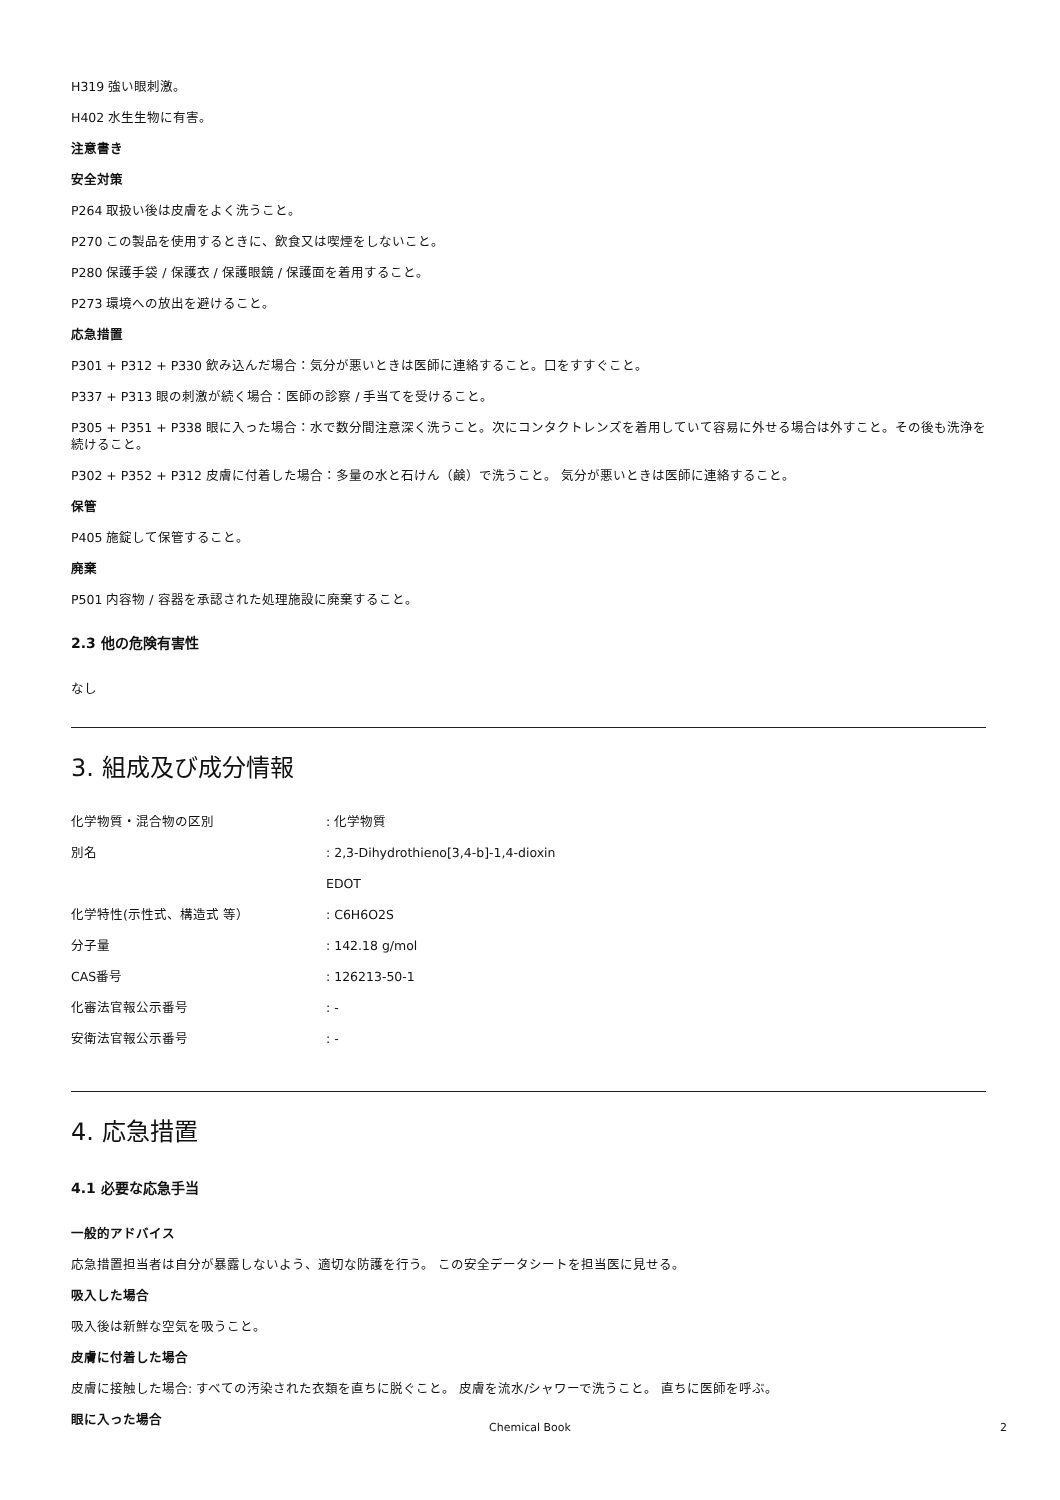H319 強い眼刺激。
H402 水生生物に有害。
注意書き
安全対策
P264 取扱い後は皮膚をよく洗うこと。
P270 この製品を使用するときに、飲食又は喫煙をしないこと。
P280 保護手袋 / 保護衣 / 保護眼鏡 / 保護面を着用すること。
P273 環境への放出を避けること。
応急措置
P301 + P312 + P330 飲み込んだ場合：気分が悪いときは医師に連絡すること。口をすすぐこと。
P337 + P313 眼の刺激が続く場合：医師の診察 / 手当てを受けること。
P305 + P351 + P338 眼に入った場合：水で数分間注意深く洗うこと。次にコンタクトレンズを着用していて容易に外せる場合は外すこと。その後も洗浄を続けること。
P302 + P352 + P312 皮膚に付着した場合：多量の水と石けん（鹸）で洗うこと。 気分が悪いときは医師に連絡すること。
保管
P405 施錠して保管すること。
廃棄
P501 内容物 / 容器を承認された処理施設に廃棄すること。
2.3 他の危険有害性
なし
3. 組成及び成分情報
| 化学物質・混合物の区別 | : 化学物質 |
| 別名 | : 2,3-Dihydrothieno[3,4-b]-1,4-dioxin |
| | EDOT |
| 化学特性(示性式、構造式 等） | : C6H6O2S |
| 分子量 | : 142.18 g/mol |
| CAS番号 | : 126213-50-1 |
| 化審法官報公示番号 | : - |
| 安衛法官報公示番号 | : - |
4. 応急措置
4.1 必要な応急手当
一般的アドバイス
応急措置担当者は自分が暴露しないよう、適切な防護を行う。 この安全データシートを担当医に見せる。
吸入した場合
吸入後は新鮮な空気を吸うこと。
皮膚に付着した場合
皮膚に接触した場合: すべての汚染された衣類を直ちに脱ぐこと。 皮膚を流水/シャワーで洗うこと。 直ちに医師を呼ぶ。
眼に入った場合
Chemical Book 2